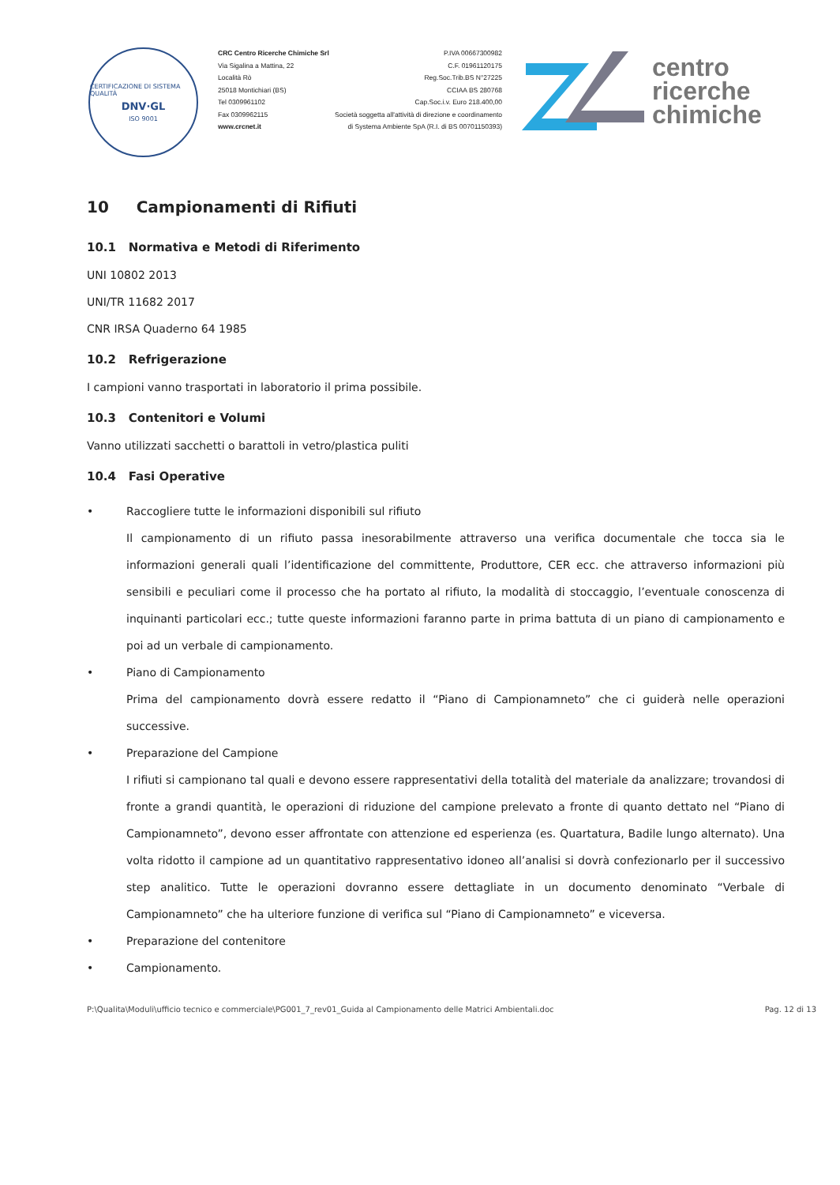CERTIFICAZIONE DI SISTEMA QUALITÀ
DNV·GL
ISO 9001
CRC Centro Ricerche Chimiche Srl
Via Sigalina a Mattina, 22
Località Rò
25018 Montichiari (BS)
Tel 0309961102
Fax 0309962115
www.crcnet.it
P.IVA 00667300982
C.F. 01961120175
Reg.Soc.Trib.BS N°27225
CCIAA BS 280768
Cap.Soc.i.v. Euro 218.400,00
Società soggetta all'attività di direzione e coordinamento
di Systema Ambiente SpA (R.I. di BS 00701150393)
centro
ricerche
chimiche
10 Campionamenti di Rifiuti
10.1 Normativa e Metodi di Riferimento
UNI 10802 2013
UNI/TR 11682 2017
CNR IRSA Quaderno 64 1985
10.2 Refrigerazione
I campioni vanno trasportati in laboratorio il prima possibile.
10.3 Contenitori e Volumi
Vanno utilizzati sacchetti o barattoli in vetro/plastica puliti
10.4 Fasi Operative
• Raccogliere tutte le informazioni disponibili sul rifiuto
Il campionamento di un rifiuto passa inesorabilmente attraverso una verifica documentale che tocca sia le informazioni generali quali l’identificazione del committente, Produttore, CER ecc. che attraverso informazioni più sensibili e peculiari come il processo che ha portato al rifiuto, la modalità di stoccaggio, l’eventuale conoscenza di inquinanti particolari ecc.; tutte queste informazioni faranno parte in prima battuta di un piano di campionamento e poi ad un verbale di campionamento.
• Piano di Campionamento
Prima del campionamento dovrà essere redatto il “Piano di Campionamneto” che ci guiderà nelle operazioni successive.
• Preparazione del Campione
I rifiuti si campionano tal quali e devono essere rappresentativi della totalità del materiale da analizzare; trovandosi di fronte a grandi quantità, le operazioni di riduzione del campione prelevato a fronte di quanto dettato nel “Piano di Campionamneto”, devono esser affrontate con attenzione ed esperienza (es. Quartatura, Badile lungo alternato). Una volta ridotto il campione ad un quantitativo rappresentativo idoneo all’analisi si dovrà confezionarlo per il successivo step analitico. Tutte le operazioni dovranno essere dettagliate in un documento denominato “Verbale di Campionamneto” che ha ulteriore funzione di verifica sul “Piano di Campionamneto” e viceversa.
• Preparazione del contenitore
• Campionamento.
P:\Qualita\Moduli\ufficio tecnico e commerciale\PG001_7_rev01_Guida al Campionamento delle Matrici Ambientali.doc Pag. 12 di 13